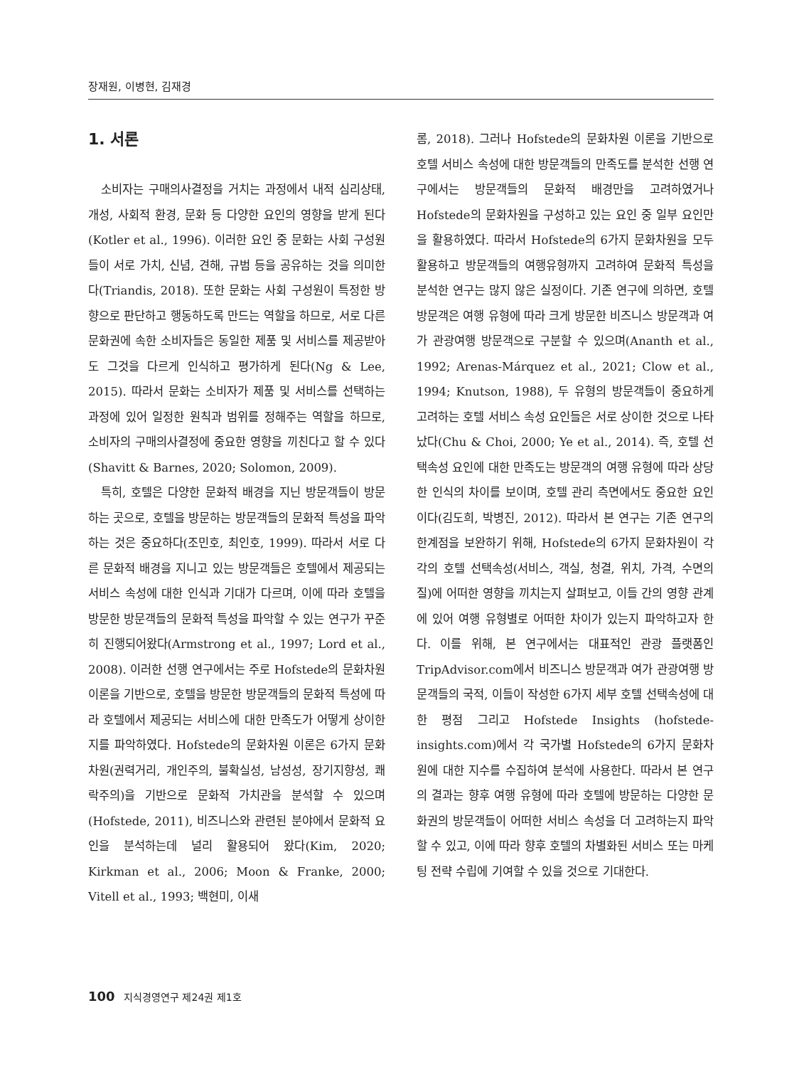장재원, 이병현, 김재경
1. 서론
소비자는 구매의사결정을 거치는 과정에서 내적 심리상태, 개성, 사회적 환경, 문화 등 다양한 요인의 영향을 받게 된다(Kotler et al., 1996). 이러한 요인 중 문화는 사회 구성원들이 서로 가치, 신념, 견해, 규범 등을 공유하는 것을 의미한다(Triandis, 2018). 또한 문화는 사회 구성원이 특정한 방향으로 판단하고 행동하도록 만드는 역할을 하므로, 서로 다른 문화권에 속한 소비자들은 동일한 제품 및 서비스를 제공받아도 그것을 다르게 인식하고 평가하게 된다(Ng & Lee, 2015). 따라서 문화는 소비자가 제품 및 서비스를 선택하는 과정에 있어 일정한 원칙과 범위를 정해주는 역할을 하므로, 소비자의 구매의사결정에 중요한 영향을 끼친다고 할 수 있다(Shavitt & Barnes, 2020; Solomon, 2009).
특히, 호텔은 다양한 문화적 배경을 지닌 방문객들이 방문하는 곳으로, 호텔을 방문하는 방문객들의 문화적 특성을 파악하는 것은 중요하다(조민호, 최인호, 1999). 따라서 서로 다른 문화적 배경을 지니고 있는 방문객들은 호텔에서 제공되는 서비스 속성에 대한 인식과 기대가 다르며, 이에 따라 호텔을 방문한 방문객들의 문화적 특성을 파악할 수 있는 연구가 꾸준히 진행되어왔다(Armstrong et al., 1997; Lord et al., 2008). 이러한 선행 연구에서는 주로 Hofstede의 문화차원 이론을 기반으로, 호텔을 방문한 방문객들의 문화적 특성에 따라 호텔에서 제공되는 서비스에 대한 만족도가 어떻게 상이한지를 파악하였다. Hofstede의 문화차원 이론은 6가지 문화차원(권력거리, 개인주의, 불확실성, 남성성, 장기지향성, 쾌락주의)을 기반으로 문화적 가치관을 분석할 수 있으며(Hofstede, 2011), 비즈니스와 관련된 분야에서 문화적 요인을 분석하는데 널리 활용되어 왔다(Kim, 2020; Kirkman et al., 2006; Moon & Franke, 2000; Vitell et al., 1993; 백현미, 이새
롬, 2018). 그러나 Hofstede의 문화차원 이론을 기반으로 호텔 서비스 속성에 대한 방문객들의 만족도를 분석한 선행 연구에서는 방문객들의 문화적 배경만을 고려하였거나 Hofstede의 문화차원을 구성하고 있는 요인 중 일부 요인만을 활용하였다. 따라서 Hofstede의 6가지 문화차원을 모두 활용하고 방문객들의 여행유형까지 고려하여 문화적 특성을 분석한 연구는 많지 않은 실정이다. 기존 연구에 의하면, 호텔 방문객은 여행 유형에 따라 크게 방문한 비즈니스 방문객과 여가 관광여행 방문객으로 구분할 수 있으며(Ananth et al., 1992; Arenas-Márquez et al., 2021; Clow et al., 1994; Knutson, 1988), 두 유형의 방문객들이 중요하게 고려하는 호텔 서비스 속성 요인들은 서로 상이한 것으로 나타났다(Chu & Choi, 2000; Ye et al., 2014). 즉, 호텔 선택속성 요인에 대한 만족도는 방문객의 여행 유형에 따라 상당한 인식의 차이를 보이며, 호텔 관리 측면에서도 중요한 요인이다(김도희, 박병진, 2012). 따라서 본 연구는 기존 연구의 한계점을 보완하기 위해, Hofstede의 6가지 문화차원이 각각의 호텔 선택속성(서비스, 객실, 청결, 위치, 가격, 수면의 질)에 어떠한 영향을 끼치는지 살펴보고, 이들 간의 영향 관계에 있어 여행 유형별로 어떠한 차이가 있는지 파악하고자 한다. 이를 위해, 본 연구에서는 대표적인 관광 플랫폼인 TripAdvisor.com에서 비즈니스 방문객과 여가 관광여행 방문객들의 국적, 이들이 작성한 6가지 세부 호텔 선택속성에 대한 평점 그리고 Hofstede Insights (hofstede-insights.com)에서 각 국가별 Hofstede의 6가지 문화차원에 대한 지수를 수집하여 분석에 사용한다. 따라서 본 연구의 결과는 향후 여행 유형에 따라 호텔에 방문하는 다양한 문화권의 방문객들이 어떠한 서비스 속성을 더 고려하는지 파악할 수 있고, 이에 따라 향후 호텔의 차별화된 서비스 또는 마케팅 전략 수립에 기여할 수 있을 것으로 기대한다.
100 지식경영연구 제24권 제1호